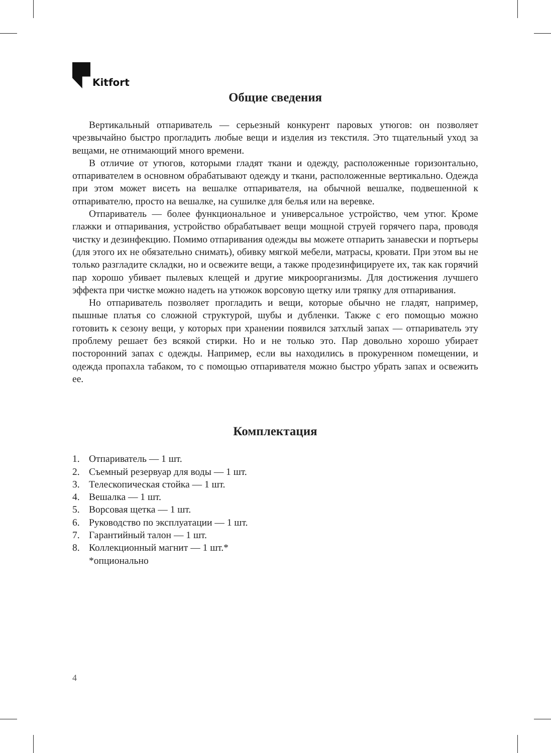Kitfort
Общие сведения
Вертикальный отпариватель — серьезный конкурент паровых утюгов: он позволяет чрезвычайно быстро прогладить любые вещи и изделия из текстиля. Это тщательный уход за вещами, не отнимающий много времени.
В отличие от утюгов, которыми гладят ткани и одежду, расположенные горизонтально, отпаривателем в основном обрабатывают одежду и ткани, расположенные вертикально. Одежда при этом может висеть на вешалке отпаривателя, на обычной вешалке, подвешенной к отпаривателю, просто на вешалке, на сушилке для белья или на веревке.
Отпариватель — более функциональное и универсальное устройство, чем утюг. Кроме глажки и отпаривания, устройство обрабатывает вещи мощной струей горячего пара, проводя чистку и дезинфекцию. Помимо отпаривания одежды вы можете отпарить занавески и портьеры (для этого их не обязательно снимать), обивку мягкой мебели, матрасы, кровати. При этом вы не только разгладите складки, но и освежите вещи, а также продезинфицируете их, так как горячий пар хорошо убивает пылевых клещей и другие микроорганизмы. Для достижения лучшего эффекта при чистке можно надеть на утюжок ворсовую щетку или тряпку для отпаривания.
Но отпариватель позволяет прогладить и вещи, которые обычно не гладят, например, пышные платья со сложной структурой, шубы и дубленки. Также с его помощью можно готовить к сезону вещи, у которых при хранении появился затхлый запах — отпариватель эту проблему решает без всякой стирки. Но и не только это. Пар довольно хорошо убирает посторонний запах с одежды. Например, если вы находились в прокуренном помещении, и одежда пропахла табаком, то с помощью отпаривателя можно быстро убрать запах и освежить ее.
Комплектация
1. Отпариватель — 1 шт.
2. Съемный резервуар для воды — 1 шт.
3. Телескопическая стойка — 1 шт.
4. Вешалка — 1 шт.
5. Ворсовая щетка — 1 шт.
6. Руководство по эксплуатации — 1 шт.
7. Гарантийный талон — 1 шт.
8. Коллекционный магнит — 1 шт.*
*опционально
4